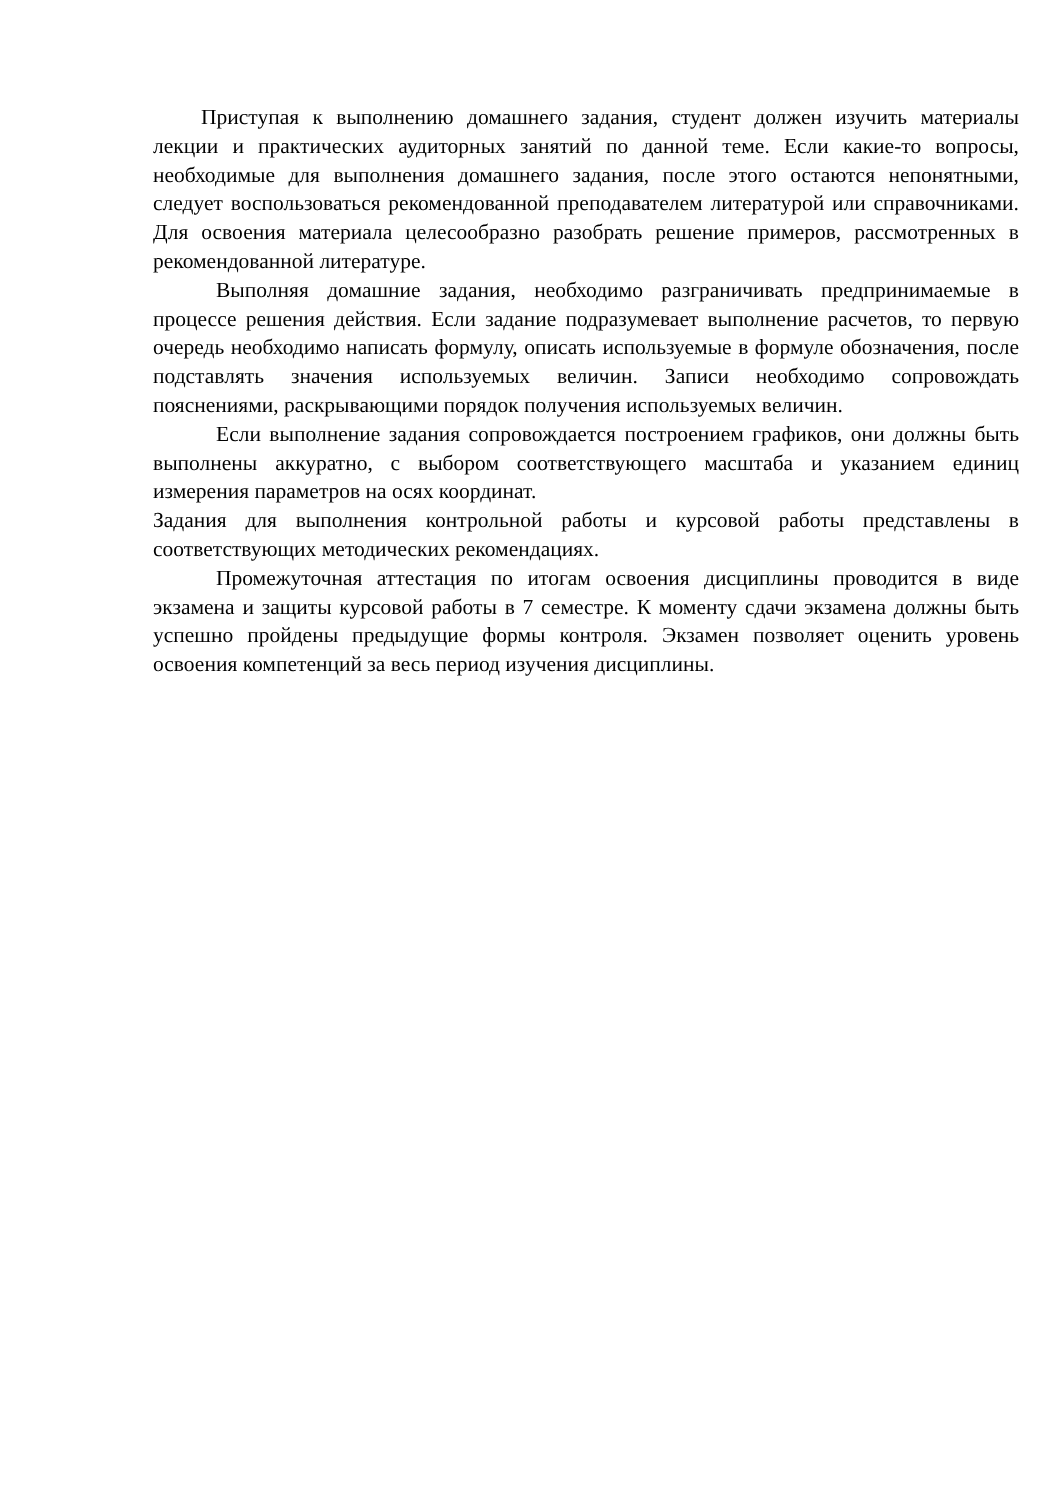Приступая к выполнению домашнего задания, студент должен изучить материалы лекции и практических аудиторных занятий по данной теме. Если какие-то вопросы, необходимые для выполнения домашнего задания, после этого остаются непонятными, следует воспользоваться рекомендованной преподавателем литературой или справочниками. Для освоения материала целесообразно разобрать решение примеров, рассмотренных в рекомендованной литературе.
Выполняя домашние задания, необходимо разграничивать предпринимаемые в процессе решения действия. Если задание подразумевает выполнение расчетов, то первую очередь необходимо написать формулу, описать используемые в формуле обозначения, после подставлять значения используемых величин. Записи необходимо сопровождать пояснениями, раскрывающими порядок получения используемых величин.
Если выполнение задания сопровождается построением графиков, они должны быть выполнены аккуратно, с выбором соответствующего масштаба и указанием единиц измерения параметров на осях координат.
Задания для выполнения контрольной работы и курсовой работы представлены в соответствующих методических рекомендациях.
Промежуточная аттестация по итогам освоения дисциплины проводится в виде экзамена и защиты курсовой работы в 7 семестре. К моменту сдачи экзамена должны быть успешно пройдены предыдущие формы контроля. Экзамен позволяет оценить уровень освоения компетенций за весь период изучения дисциплины.